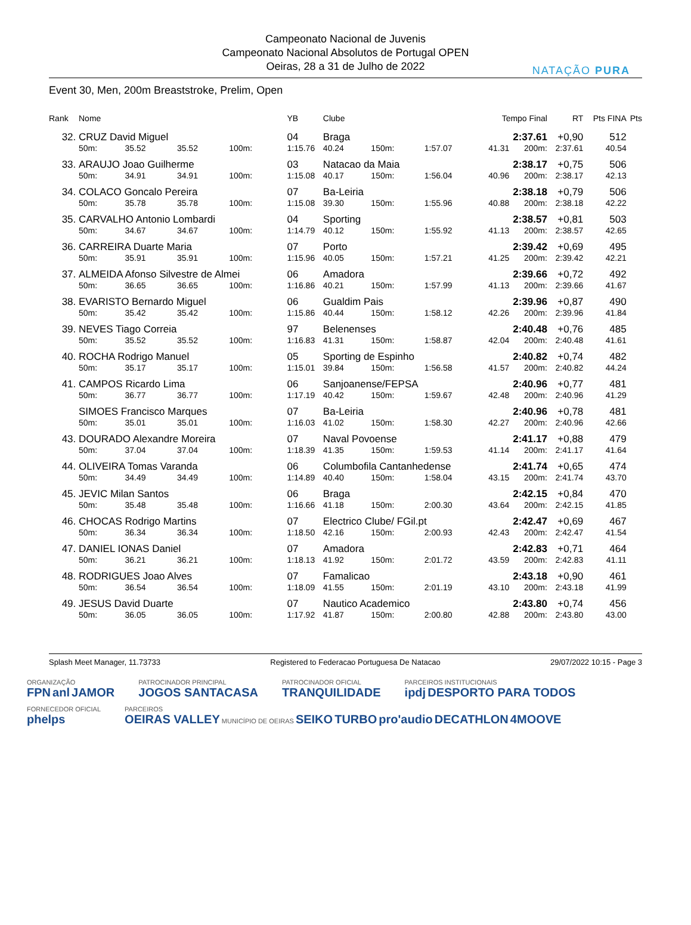Campeonato Nacional de Juvenis
Campeonato Nacional Absolutos de Portugal OPEN
Oeiras, 28 a 31 de Julho de 2022
NATAÇÃO PURA
Event 30, Men, 200m Breaststroke, Prelim, Open
| Rank | Nome | | | | YB | Clube | | | | Tempo Final | | RT | Pts FINA | Pts |
| --- | --- | --- | --- | --- | --- | --- | --- | --- | --- | --- | --- | --- | --- | --- |
| 32. | CRUZ David Miguel | | | | 04 | Braga | | | | 2:37.61 | | +0,90 | 512 | |
| | 50m: | 35.52 | 35.52 | 100m: | 1:15.76 | 40.24 | 150m: | 1:57.07 | | 41.31 | 200m: | 2:37.61 | 40.54 | |
| 33. | ARAUJO Joao Guilherme | | | | 03 | Natacao da Maia | | | | 2:38.17 | | +0,75 | 506 | |
| | 50m: | 34.91 | 34.91 | 100m: | 1:15.08 | 40.17 | 150m: | 1:56.04 | | 40.96 | 200m: | 2:38.17 | 42.13 | |
| 34. | COLACO Goncalo Pereira | | | | 07 | Ba-Leiria | | | | 2:38.18 | | +0,79 | 506 | |
| | 50m: | 35.78 | 35.78 | 100m: | 1:15.08 | 39.30 | 150m: | 1:55.96 | | 40.88 | 200m: | 2:38.18 | 42.22 | |
| 35. | CARVALHO Antonio Lombardi | | | | 04 | Sporting | | | | 2:38.57 | | +0,81 | 503 | |
| | 50m: | 34.67 | 34.67 | 100m: | 1:14.79 | 40.12 | 150m: | 1:55.92 | | 41.13 | 200m: | 2:38.57 | 42.65 | |
| 36. | CARREIRA Duarte Maria | | | | 07 | Porto | | | | 2:39.42 | | +0,69 | 495 | |
| | 50m: | 35.91 | 35.91 | 100m: | 1:15.96 | 40.05 | 150m: | 1:57.21 | | 41.25 | 200m: | 2:39.42 | 42.21 | |
| 37. | ALMEIDA Afonso Silvestre de Almei | | | | 06 | Amadora | | | | 2:39.66 | | +0,72 | 492 | |
| | 50m: | 36.65 | 36.65 | 100m: | 1:16.86 | 40.21 | 150m: | 1:57.99 | | 41.13 | 200m: | 2:39.66 | 41.67 | |
| 38. | EVARISTO Bernardo Miguel | | | | 06 | Gualdim Pais | | | | 2:39.96 | | +0,87 | 490 | |
| | 50m: | 35.42 | 35.42 | 100m: | 1:15.86 | 40.44 | 150m: | 1:58.12 | | 42.26 | 200m: | 2:39.96 | 41.84 | |
| 39. | NEVES Tiago Correia | | | | 97 | Belenenses | | | | 2:40.48 | | +0,76 | 485 | |
| | 50m: | 35.52 | 35.52 | 100m: | 1:16.83 | 41.31 | 150m: | 1:58.87 | | 42.04 | 200m: | 2:40.48 | 41.61 | |
| 40. | ROCHA Rodrigo Manuel | | | | 05 | Sporting de Espinho | | | | 2:40.82 | | +0,74 | 482 | |
| | 50m: | 35.17 | 35.17 | 100m: | 1:15.01 | 39.84 | 150m: | 1:56.58 | | 41.57 | 200m: | 2:40.82 | 44.24 | |
| 41. | CAMPOS Ricardo Lima | | | | 06 | Sanjoanense/FEPSA | | | | 2:40.96 | | +0,77 | 481 | |
| | 50m: | 36.77 | 36.77 | 100m: | 1:17.19 | 40.42 | 150m: | 1:59.67 | | 42.48 | 200m: | 2:40.96 | 41.29 | |
| | SIMOES Francisco Marques | | | | 07 | Ba-Leiria | | | | 2:40.96 | | +0,78 | 481 | |
| | 50m: | 35.01 | 35.01 | 100m: | 1:16.03 | 41.02 | 150m: | 1:58.30 | | 42.27 | 200m: | 2:40.96 | 42.66 | |
| 43. | DOURADO Alexandre Moreira | | | | 07 | Naval Povoense | | | | 2:41.17 | | +0,88 | 479 | |
| | 50m: | 37.04 | 37.04 | 100m: | 1:18.39 | 41.35 | 150m: | 1:59.53 | | 41.14 | 200m: | 2:41.17 | 41.64 | |
| 44. | OLIVEIRA Tomas Varanda | | | | 06 | Columbofila Cantanhedense | | | | 2:41.74 | | +0,65 | 474 | |
| | 50m: | 34.49 | 34.49 | 100m: | 1:14.89 | 40.40 | 150m: | 1:58.04 | | 43.15 | 200m: | 2:41.74 | 43.70 | |
| 45. | JEVIC Milan Santos | | | | 06 | Braga | | | | 2:42.15 | | +0,84 | 470 | |
| | 50m: | 35.48 | 35.48 | 100m: | 1:16.66 | 41.18 | 150m: | 2:00.30 | | 43.64 | 200m: | 2:42.15 | 41.85 | |
| 46. | CHOCAS Rodrigo Martins | | | | 07 | Electrico Clube/ FGil.pt | | | | 2:42.47 | | +0,69 | 467 | |
| | 50m: | 36.34 | 36.34 | 100m: | 1:18.50 | 42.16 | 150m: | 2:00.93 | | 42.43 | 200m: | 2:42.47 | 41.54 | |
| 47. | DANIEL IONAS Daniel | | | | 07 | Amadora | | | | 2:42.83 | | +0,71 | 464 | |
| | 50m: | 36.21 | 36.21 | 100m: | 1:18.13 | 41.92 | 150m: | 2:01.72 | | 43.59 | 200m: | 2:42.83 | 41.11 | |
| 48. | RODRIGUES Joao Alves | | | | 07 | Famalicao | | | | 2:43.18 | | +0,90 | 461 | |
| | 50m: | 36.54 | 36.54 | 100m: | 1:18.09 | 41.55 | 150m: | 2:01.19 | | 43.10 | 200m: | 2:43.18 | 41.99 | |
| 49. | JESUS David Duarte | | | | 07 | Nautico Academico | | | | 2:43.80 | | +0,74 | 456 | |
| | 50m: | 36.05 | 36.05 | 100m: | 1:17.92 | 41.87 | 150m: | 2:00.80 | | 42.88 | 200m: | 2:43.80 | 43.00 | |
Splash Meet Manager, 11.73733 Registered to Federacao Portuguesa De Natacao
29/07/2022 10:15 - Page 3
ORGANIZAÇÃO
FPN anl JAMOR
PATROCINADOR PRINCIPAL
JOGOS SANTACASA
PATROCINADOR OFICIAL
TRANQUILIDADE
PARCEIROS INSTITUCIONAIS
ipdj DESPORTO PARA TODOS
FORNECEDOR OFICIAL
phelps
PARCEIROS
OEIRAS VALLEY MUNICÍPIO DE OEIRAS SEIKO TURBO pro'audio DECATHLON 4MOOVE